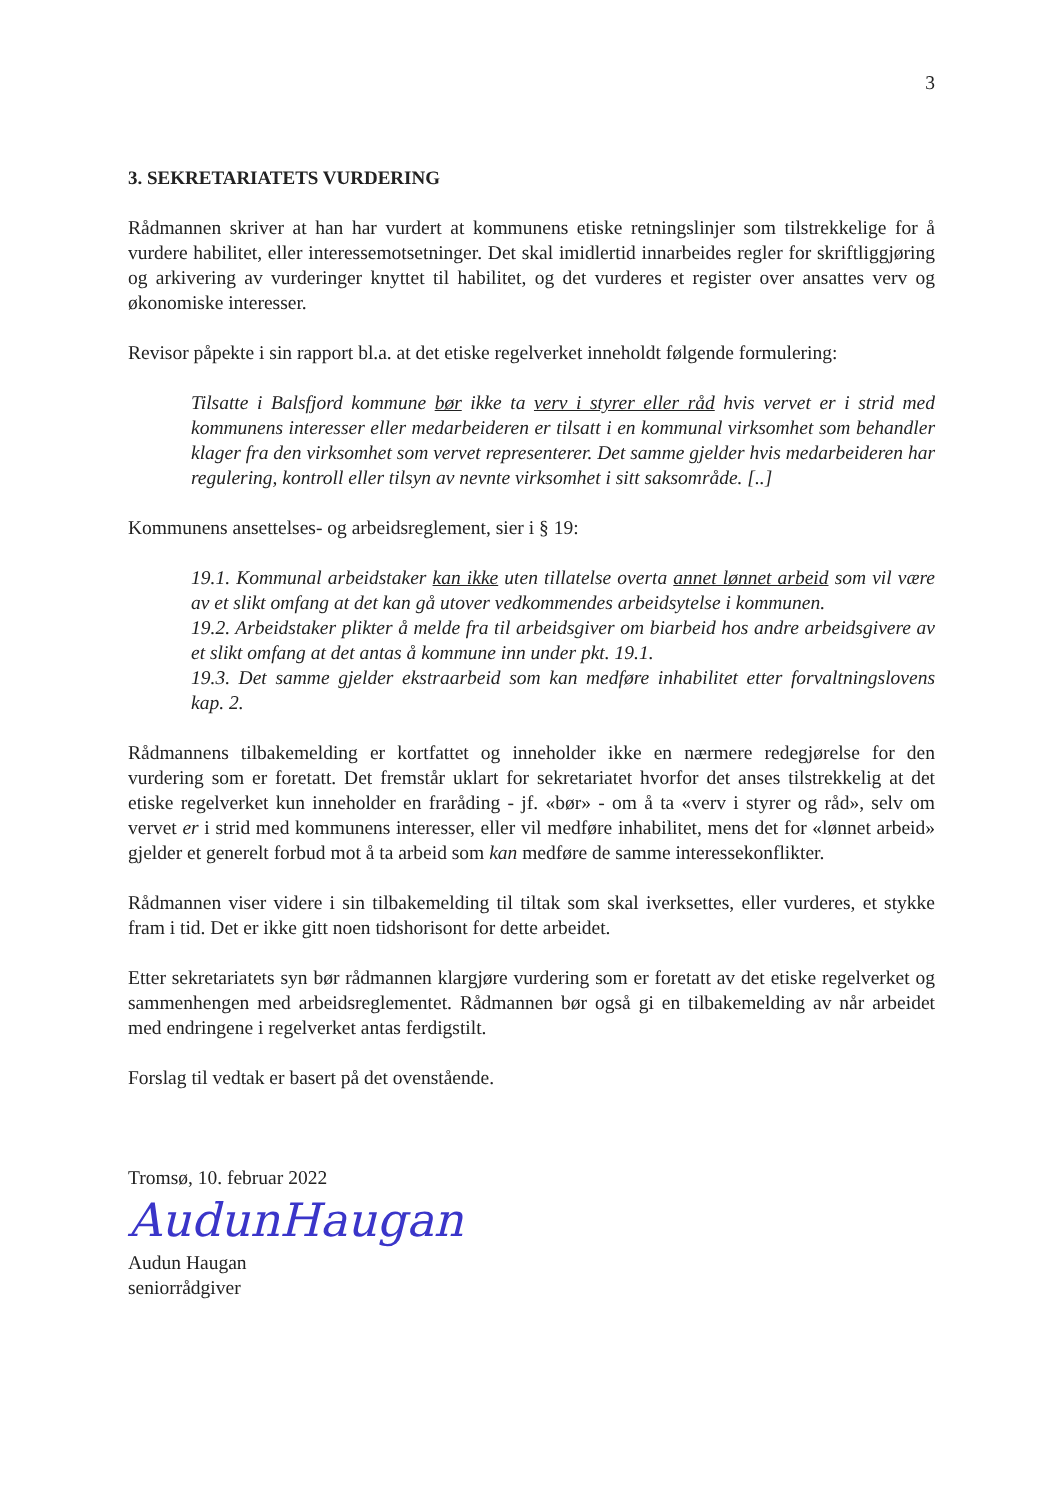3
3. SEKRETARIATETS VURDERING
Rådmannen skriver at han har vurdert at kommunens etiske retningslinjer som tilstrekkelige for å vurdere habilitet, eller interessemotsetninger. Det skal imidlertid innarbeides regler for skriftliggjøring og arkivering av vurderinger knyttet til habilitet, og det vurderes et register over ansattes verv og økonomiske interesser.
Revisor påpekte i sin rapport bl.a. at det etiske regelverket inneholdt følgende formulering:
Tilsatte i Balsfjord kommune bør ikke ta verv i styrer eller råd hvis vervet er i strid med kommunens interesser eller medarbeideren er tilsatt i en kommunal virksomhet som behandler klager fra den virksomhet som vervet representerer. Det samme gjelder hvis medarbeideren har regulering, kontroll eller tilsyn av nevnte virksomhet i sitt saksområde. [..]
Kommunens ansettelses- og arbeidsreglement, sier i § 19:
19.1. Kommunal arbeidstaker kan ikke uten tillatelse overta annet lønnet arbeid som vil være av et slikt omfang at det kan gå utover vedkommendes arbeidsytelse i kommunen.
19.2. Arbeidstaker plikter å melde fra til arbeidsgiver om biarbeid hos andre arbeidsgivere av et slikt omfang at det antas å kommune inn under pkt. 19.1.
19.3. Det samme gjelder ekstraarbeid som kan medføre inhabilitet etter forvaltningslovens kap. 2.
Rådmannens tilbakemelding er kortfattet og inneholder ikke en nærmere redegjørelse for den vurdering som er foretatt. Det fremstår uklart for sekretariatet hvorfor det anses tilstrekkelig at det etiske regelverket kun inneholder en fraråding - jf. «bør» - om å ta «verv i styrer og råd», selv om vervet er i strid med kommunens interesser, eller vil medføre inhabilitet, mens det for «lønnet arbeid» gjelder et generelt forbud mot å ta arbeid som kan medføre de samme interessekonflikter.
Rådmannen viser videre i sin tilbakemelding til tiltak som skal iverksettes, eller vurderes, et stykke fram i tid. Det er ikke gitt noen tidshorisont for dette arbeidet.
Etter sekretariatets syn bør rådmannen klargjøre vurdering som er foretatt av det etiske regelverket og sammenhengen med arbeidsreglementet. Rådmannen bør også gi en tilbakemelding av når arbeidet med endringene i regelverket antas ferdigstilt.
Forslag til vedtak er basert på det ovenstående.
Tromsø, 10. februar 2022
AudunHaugan
Audun Haugan
seniorrådgiver